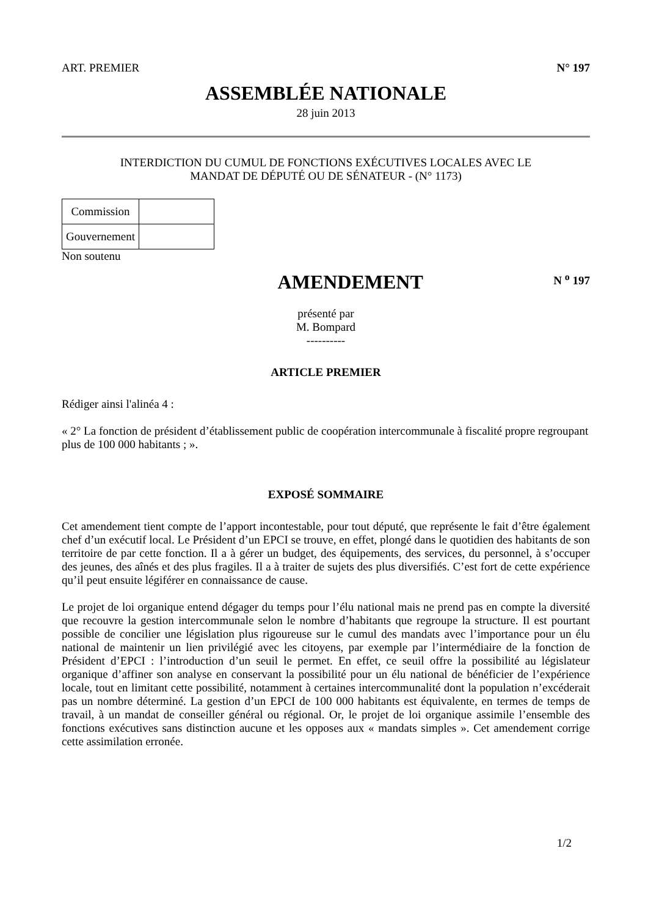ART. PREMIER N° 197
ASSEMBLÉE NATIONALE
28 juin 2013
INTERDICTION DU CUMUL DE FONCTIONS EXÉCUTIVES LOCALES AVEC LE
MANDAT DE DÉPUTÉ OU DE SÉNATEUR - (N° 1173)
| Commission | |
| Gouvernement | |
Non soutenu
AMENDEMENT
N <sup>o</sup> 197
présenté par
M. Bompard
----------
ARTICLE PREMIER
Rédiger ainsi l'alinéa 4 :
« 2° La fonction de président d’établissement public de coopération intercommunale à fiscalité propre regroupant plus de 100 000 habitants ; ».
EXPOSÉ SOMMAIRE
Cet amendement tient compte de l’apport incontestable, pour tout député, que représente le fait d’être également chef d’un exécutif local. Le Président d’un EPCI se trouve, en effet, plongé dans le quotidien des habitants de son territoire de par cette fonction. Il a à gérer un budget, des équipements, des services, du personnel, à s’occuper des jeunes, des aînés et des plus fragiles. Il a à traiter de sujets des plus diversifiés. C’est fort de cette expérience qu’il peut ensuite légiférer en connaissance de cause.
Le projet de loi organique entend dégager du temps pour l’élu national mais ne prend pas en compte la diversité que recouvre la gestion intercommunale selon le nombre d’habitants que regroupe la structure. Il est pourtant possible de concilier une législation plus rigoureuse sur le cumul des mandats avec l’importance pour un élu national de maintenir un lien privilégié avec les citoyens, par exemple par l’intermédiaire de la fonction de Président d’EPCI : l’introduction d’un seuil le permet. En effet, ce seuil offre la possibilité au législateur organique d’affiner son analyse en conservant la possibilité pour un élu national de bénéficier de l’expérience locale, tout en limitant cette possibilité, notamment à certaines intercommunalité dont la population n’excéderait pas un nombre déterminé. La gestion d’un EPCI de 100 000 habitants est équivalente, en termes de temps de travail, à un mandat de conseiller général ou régional. Or, le projet de loi organique assimile l’ensemble des fonctions exécutives sans distinction aucune et les opposes aux « mandats simples ». Cet amendement corrige cette assimilation erronée.
1/2